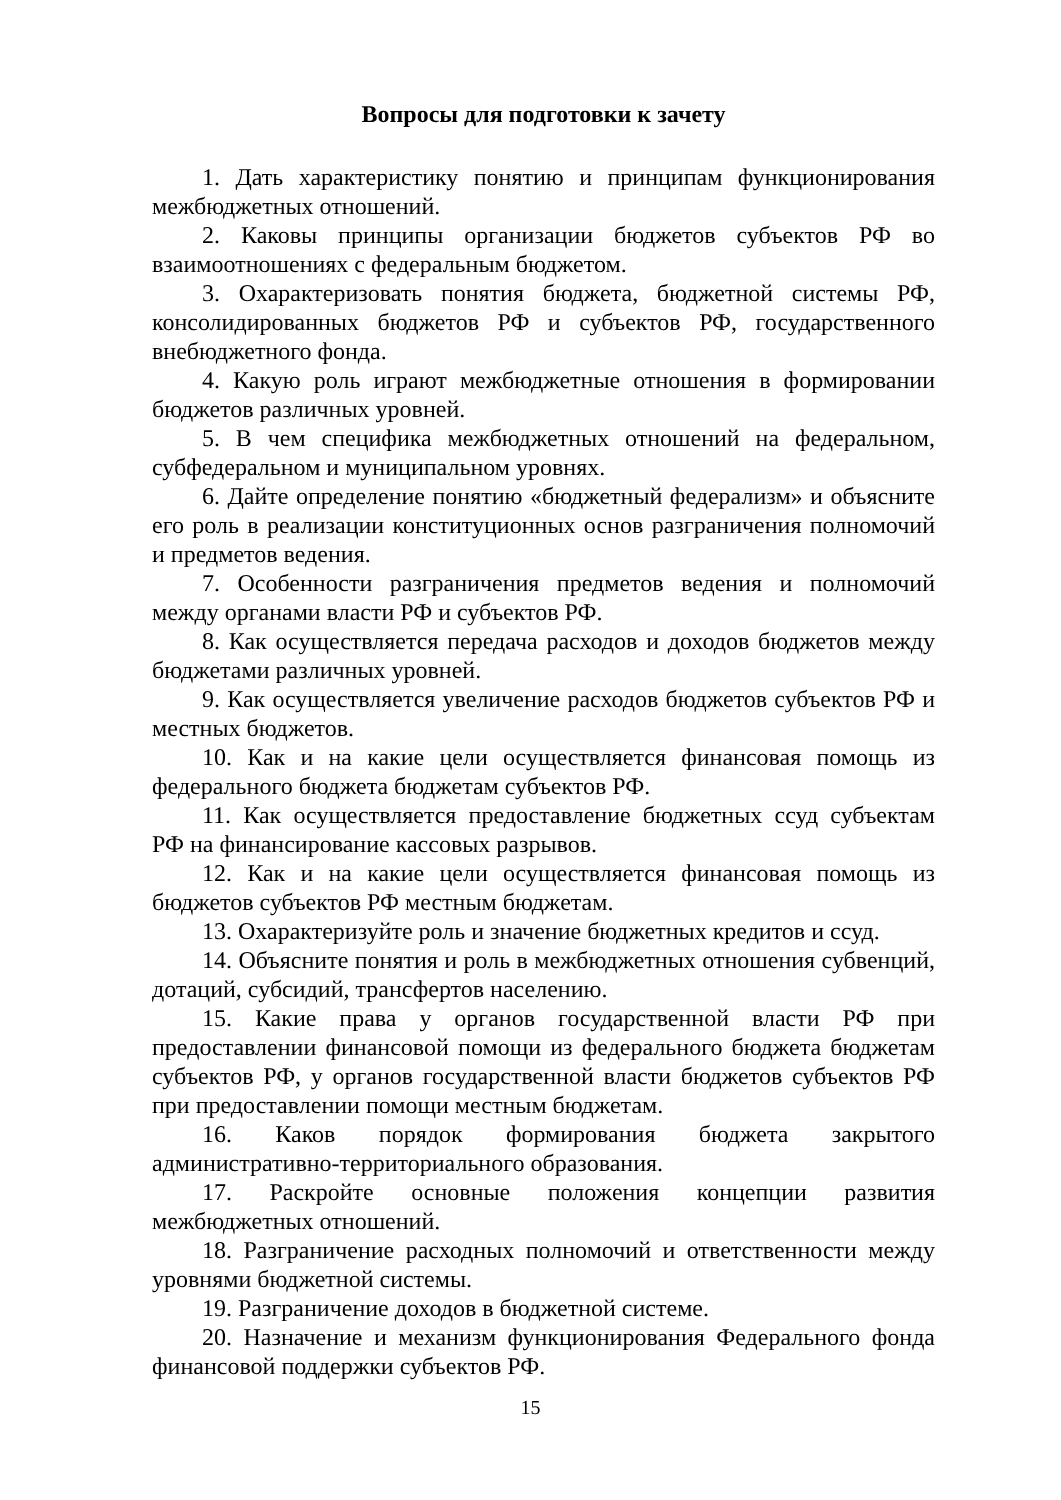Вопросы для подготовки к зачету
1. Дать характеристику понятию и принципам функционирования межбюджетных отношений.
2. Каковы принципы организации бюджетов субъектов РФ во взаимоотношениях с федеральным бюджетом.
3. Охарактеризовать понятия бюджета, бюджетной системы РФ, консолидированных бюджетов РФ и субъектов РФ, государственного внебюджетного фонда.
4. Какую роль играют межбюджетные отношения в формировании бюджетов различных уровней.
5. В чем специфика межбюджетных отношений на федеральном, субфедеральном и муниципальном уровнях.
6. Дайте определение понятию «бюджетный федерализм» и объясните его роль в реализации конституционных основ разграничения полномочий и предметов ведения.
7. Особенности разграничения предметов ведения и полномочий между органами власти РФ и субъектов РФ.
8. Как осуществляется передача расходов и доходов бюджетов между бюджетами различных уровней.
9. Как осуществляется увеличение расходов бюджетов субъектов РФ и местных бюджетов.
10. Как и на какие цели осуществляется финансовая помощь из федерального бюджета бюджетам субъектов РФ.
11. Как осуществляется предоставление бюджетных ссуд субъектам РФ на финансирование кассовых разрывов.
12. Как и на какие цели осуществляется финансовая помощь из бюджетов субъектов РФ местным бюджетам.
13. Охарактеризуйте роль и значение бюджетных кредитов и ссуд.
14. Объясните понятия и роль в межбюджетных отношения субвенций, дотаций, субсидий, трансфертов населению.
15. Какие права у органов государственной власти РФ при предоставлении финансовой помощи из федерального бюджета бюджетам субъектов РФ, у органов государственной власти бюджетов субъектов РФ при предоставлении помощи местным бюджетам.
16. Каков порядок формирования бюджета закрытого административно-территориального образования.
17. Раскройте основные положения концепции развития межбюджетных отношений.
18. Разграничение расходных полномочий и ответственности между уровнями бюджетной системы.
19. Разграничение доходов в бюджетной системе.
20. Назначение и механизм функционирования Федерального фонда финансовой поддержки субъектов РФ.
15